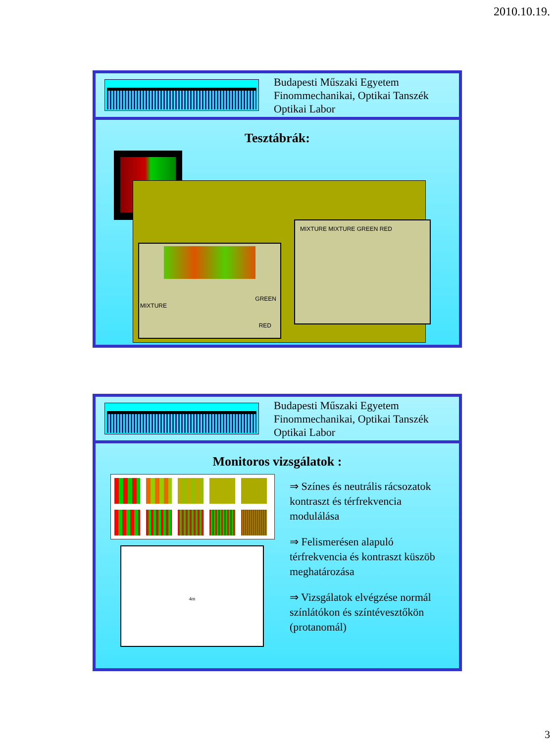2010.10.19.
Budapesti Műszaki Egyetem
Finommechanikai, Optikai Tanszék
Optikai Labor
Tesztábrák:
GREEN
MIXTURE
RED
MIXTURE MIXTURE GREEN RED
Budapesti Műszaki Egyetem
Finommechanikai, Optikai Tanszék
Optikai Labor
Monitoros vizsgálatok :
4m
⇒ Színes és neutrális rácsozatok kontraszt és térfrekvencia modulálása
⇒ Felismerésen alapuló térfrekvencia és kontraszt küszöb meghatározása
⇒ Vizsgálatok elvégzése normál színlátókon és színtévesztőkön (protanomál)
3